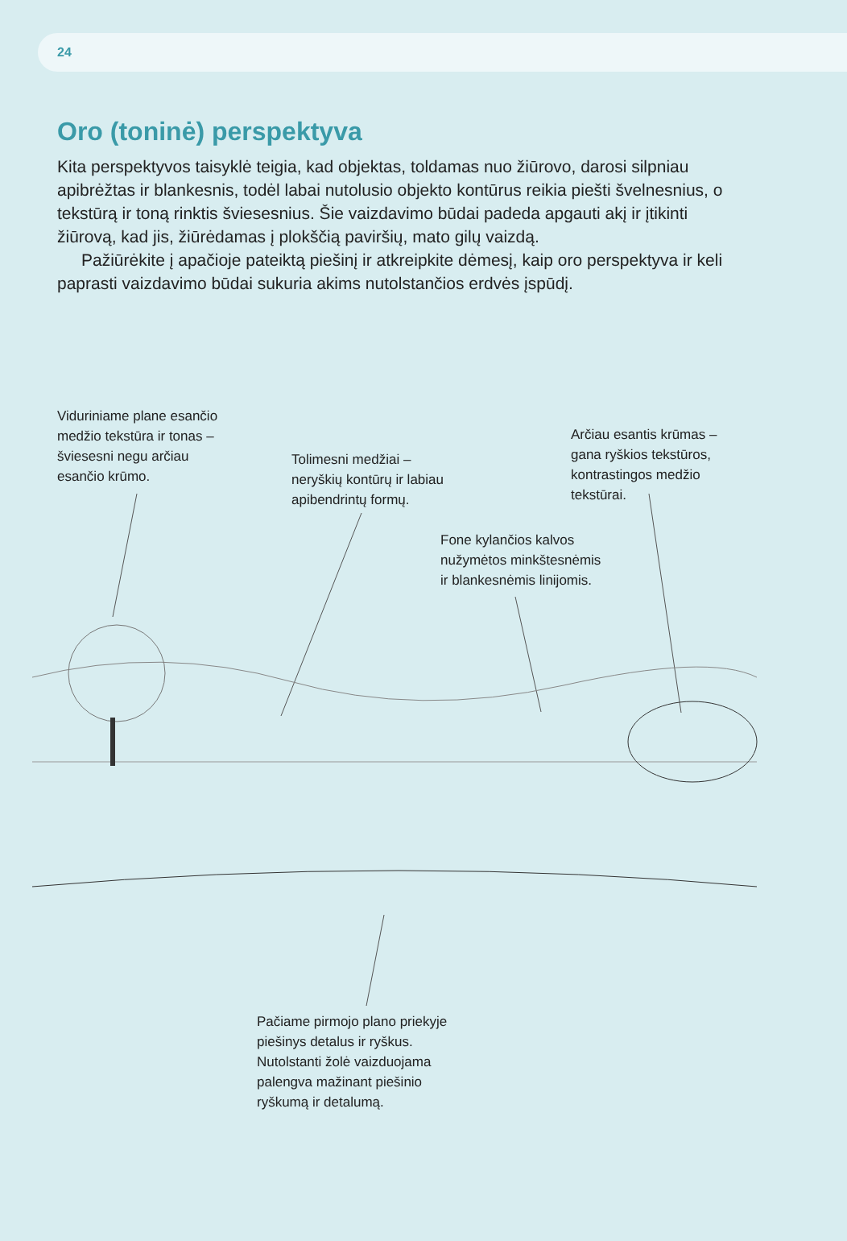24
Oro (toninė) perspektyva
Kita perspektyvos taisyklė teigia, kad objektas, toldamas nuo žiūrovo, darosi silpniau apibrėžtas ir blankesnis, todėl labai nutolusio objekto kontūrus reikia piešti švelnesnius, o tekstūrą ir toną rinktis šviesesnius. Šie vaizdavimo būdai padeda apgauti akį ir įtikinti žiūrovą, kad jis, žiūrėdamas į plokščią paviršių, mato gilų vaizdą.
Pažiūrėkite į apačioje pateiktą piešinį ir atkreipkite dėmesį, kaip oro perspektyva ir keli paprasti vaizdavimo būdai sukuria akims nutolstančios erdvės įspūdį.
Viduriniame plane esančio
medžio tekstūra ir tonas –
šviesesni negu arčiau
esančio krūmo.
Tolimesni medžiai –
neryškių kontūrų ir labiau
apibendrintų formų.
Arčiau esantis krūmas –
gana ryškios tekstūros,
kontrastingos medžio
tekstūrai.
Fone kylančios kalvos
nužymėtos minkštesnėmis
ir blankesnėmis linijomis.
Pačiame pirmojo plano priekyje
piešinys detalus ir ryškus.
Nutolstanti žolė vaizduojama
palengva mažinant piešinio
ryškumą ir detalumą.